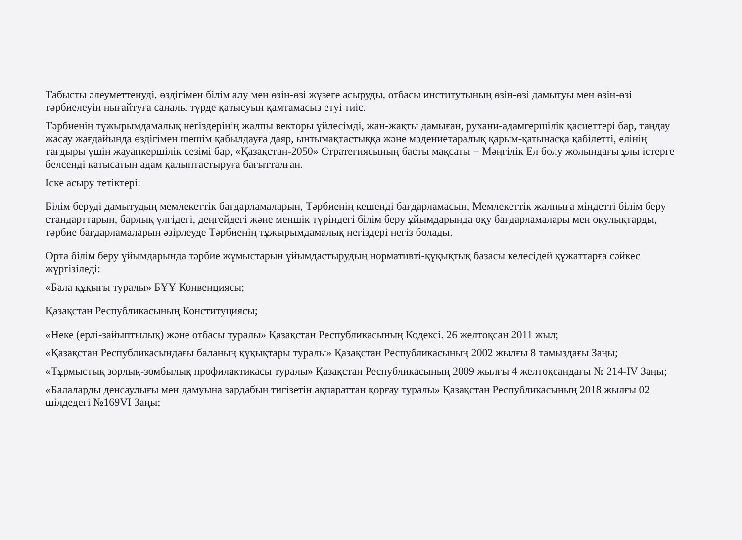Табысты әлеуметтенуді, өздігімен білім алу мен өзін-өзі жүзеге асыруды, отбасы институтының өзін-өзі дамытуы мен өзін-өзі тәрбиелеуін нығайтуға саналы түрде қатысуын қамтамасыз етуі тиіс.
Тәрбиенің тұжырымдамалық негіздерінің жалпы векторы үйлесімді, жан-жақты дамыған, рухани-адамгершілік қасиеттері бар, таңдау жасау жағдайында өздігімен шешім қабылдауға даяр, ынтымақтастыққа және мәдениетаралық қарым-қатынасқа қабілетті, елінің тағдыры үшін жауапкершілік сезімі бар, «Қазақстан-2050» Стратегиясының басты мақсаты − Мәңгілік Ел болу жолындағы ұлы істерге белсенді қатысатын адам қалыптастыруға бағытталған.
Іске асыру тетіктері:
Білім беруді дамытудың мемлекеттік бағдарламаларын, Тәрбиенің кешенді бағдарламасын, Мемлекеттік жалпыға міндетті білім беру стандарттарын, барлық үлгідегі, деңгейдегі және меншік түріндегі білім беру ұйымдарында оқу бағдарламалары мен оқулықтарды, тәрбие бағдарламаларын әзірлеуде Тәрбиенің тұжырымдамалық негіздері негіз болады.
Орта білім беру ұйымдарында тәрбие жұмыстарын ұйымдастырудың нормативті-құқықтық базасы келесідей құжаттарға сәйкес жүргізіледі:
«Бала құқығы туралы» БҰҰ Конвенциясы;
Қазақстан Республикасының Конституциясы;
«Неке (ерлі-зайыптылық) және отбасы туралы» Қазақстан Республикасының Кодексі. 26 желтоқсан 2011 жыл;
«Қазақстан Республикасындағы баланың құқықтары туралы» Қазақстан Республикасының 2002 жылғы 8 тамыздағы Заңы;
«Тұрмыстық зорлық-зомбылық профилактикасы туралы» Қазақстан Республикасының 2009 жылғы 4 желтоқсандағы № 214-IV Заңы;
«Балаларды денсаулығы мен дамуына зардабын тигізетін ақпараттан қорғау туралы» Қазақстан Республикасының 2018 жылғы 02 шілдедегі №169VI Заңы;